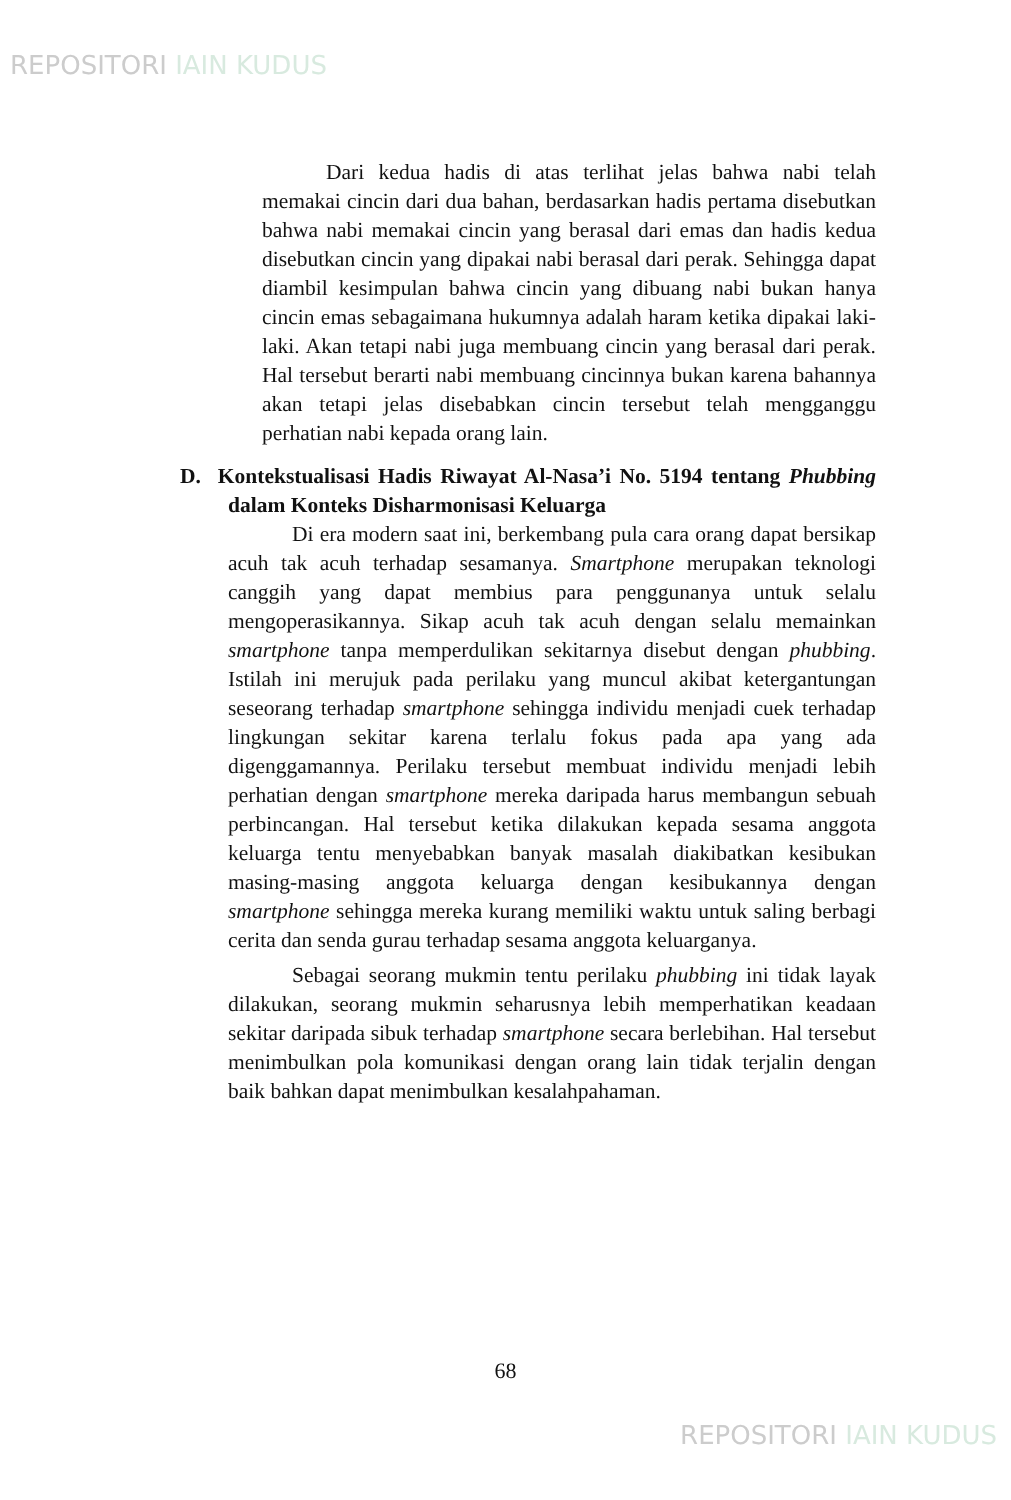REPOSITORI IAIN KUDUS
Dari kedua hadis di atas terlihat jelas bahwa nabi telah memakai cincin dari dua bahan, berdasarkan hadis pertama disebutkan bahwa nabi memakai cincin yang berasal dari emas dan hadis kedua disebutkan cincin yang dipakai nabi berasal dari perak. Sehingga dapat diambil kesimpulan bahwa cincin yang dibuang nabi bukan hanya cincin emas sebagaimana hukumnya adalah haram ketika dipakai laki-laki. Akan tetapi nabi juga membuang cincin yang berasal dari perak. Hal tersebut berarti nabi membuang cincinnya bukan karena bahannya akan tetapi jelas disebabkan cincin tersebut telah mengganggu perhatian nabi kepada orang lain.
D. Kontekstualisasi Hadis Riwayat Al-Nasa’i No. 5194 tentang Phubbing dalam Konteks Disharmonisasi Keluarga
Di era modern saat ini, berkembang pula cara orang dapat bersikap acuh tak acuh terhadap sesamanya. Smartphone merupakan teknologi canggih yang dapat membius para penggunanya untuk selalu mengoperasikannya. Sikap acuh tak acuh dengan selalu memainkan smartphone tanpa memperdulikan sekitarnya disebut dengan phubbing. Istilah ini merujuk pada perilaku yang muncul akibat ketergantungan seseorang terhadap smartphone sehingga individu menjadi cuek terhadap lingkungan sekitar karena terlalu fokus pada apa yang ada digenggamannya. Perilaku tersebut membuat individu menjadi lebih perhatian dengan smartphone mereka daripada harus membangun sebuah perbincangan. Hal tersebut ketika dilakukan kepada sesama anggota keluarga tentu menyebabkan banyak masalah diakibatkan kesibukan masing-masing anggota keluarga dengan kesibukannya dengan smartphone sehingga mereka kurang memiliki waktu untuk saling berbagi cerita dan senda gurau terhadap sesama anggota keluarganya.
Sebagai seorang mukmin tentu perilaku phubbing ini tidak layak dilakukan, seorang mukmin seharusnya lebih memperhatikan keadaan sekitar daripada sibuk terhadap smartphone secara berlebihan. Hal tersebut menimbulkan pola komunikasi dengan orang lain tidak terjalin dengan baik bahkan dapat menimbulkan kesalahpahaman.
68
REPOSITORI IAIN KUDUS